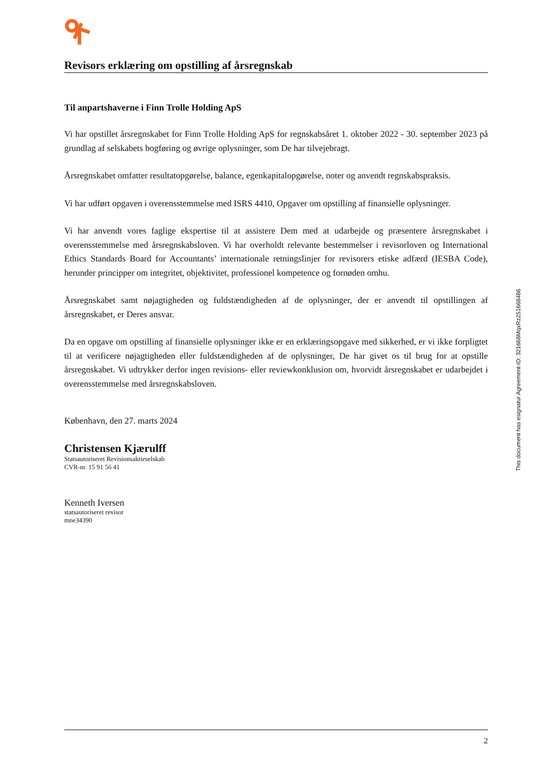Revisors erklæring om opstilling af årsregnskab
Til anpartshaverne i Finn Trolle Holding ApS
Vi har opstillet årsregnskabet for Finn Trolle Holding ApS for regnskabsåret 1. oktober 2022 - 30. september 2023 på grundlag af selskabets bogføring og øvrige oplysninger, som De har tilvejebragt.
Årsregnskabet omfatter resultatopgørelse, balance, egenkapitalopgørelse, noter og anvendt regnskabspraksis.
Vi har udført opgaven i overensstemmelse med ISRS 4410, Opgaver om opstilling af finansielle oplysninger.
Vi har anvendt vores faglige ekspertise til at assistere Dem med at udarbejde og præsentere årsregnskabet i overensstemmelse med årsregnskabsloven. Vi har overholdt relevante bestemmelser i revisorloven og International Ethics Standards Board for Accountants’ internationale retningslinjer for revisorers etiske adfærd (IESBA Code), herunder principper om integritet, objektivitet, professionel kompetence og fornøden omhu.
Årsregnskabet samt nøjagtigheden og fuldstændigheden af de oplysninger, der er anvendt til opstillingen af årsregnskabet, er Deres ansvar.
Da en opgave om opstilling af finansielle oplysninger ikke er en erklæringsopgave med sikkerhed, er vi ikke forpligtet til at verificere nøjagtigheden eller fuldstændigheden af de oplysninger, De har givet os til brug for at opstille årsregnskabet. Vi udtrykker derfor ingen revisions- eller reviewkonklusion om, hvorvidt årsregnskabet er udarbejdet i overensstemmelse med årsregnskabsloven.
København, den 27. marts 2024
Christensen Kjærulff
Statsautoriseret Revisionsaktieselskab
CVR-nr. 15 91 56 41
Kenneth Iversen
statsautoriseret revisor
mne34390
This document has esignatur Agreement-ID: 321668MqxRz251668486
2